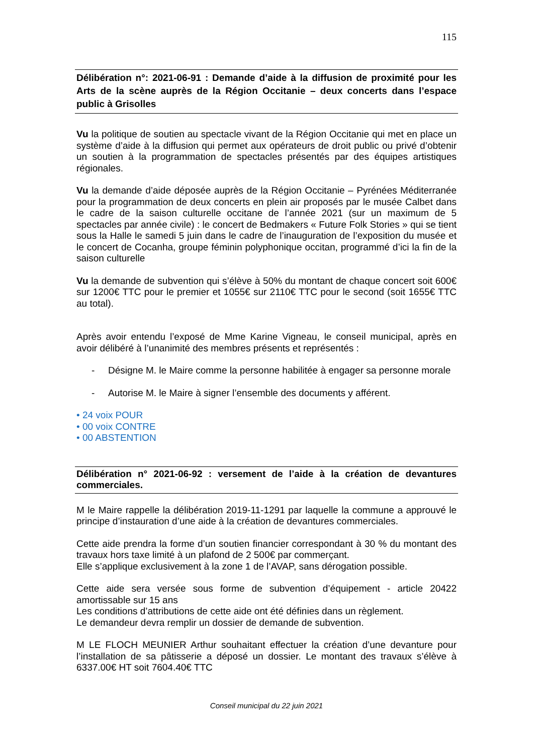115
Délibération n°: 2021-06-91 : Demande d’aide à la diffusion de proximité pour les Arts de la scène auprès de la Région Occitanie – deux concerts dans l’espace public à Grisolles
Vu la politique de soutien au spectacle vivant de la Région Occitanie qui met en place un système d’aide à la diffusion qui permet aux opérateurs de droit public ou privé d’obtenir un soutien à la programmation de spectacles présentés par des équipes artistiques régionales.
Vu la demande d’aide déposée auprès de la Région Occitanie – Pyrénées Méditerranée pour la programmation de deux concerts en plein air proposés par le musée Calbet dans le cadre de la saison culturelle occitane de l’année 2021 (sur un maximum de 5 spectacles par année civile) : le concert de Bedmakers « Future Folk Stories » qui se tient sous la Halle le samedi 5 juin dans le cadre de l’inauguration de l’exposition du musée et le concert de Cocanha, groupe féminin polyphonique occitan, programmé d’ici la fin de la saison culturelle
Vu la demande de subvention qui s’élève à 50% du montant de chaque concert soit 600€ sur 1200€ TTC pour le premier et 1055€ sur 2110€ TTC pour le second (soit 1655€ TTC au total).
Après avoir entendu l’exposé de Mme Karine Vigneau, le conseil municipal, après en avoir délibéré à l’unanimité des membres présents et représentés :
- Désigne M. le Maire comme la personne habilitée à engager sa personne morale
- Autorise M. le Maire à signer l’ensemble des documents y afférent.
• 24 voix POUR
• 00 voix CONTRE
• 00 ABSTENTION
Délibération n° 2021-06-92 : versement de l’aide à la création de devantures commerciales.
M le Maire rappelle la délibération 2019-11-1291 par laquelle la commune a approuvé le principe d’instauration d’une aide à la création de devantures commerciales.
Cette aide prendra la forme d’un soutien financier correspondant à 30 % du montant des travaux hors taxe limité à un plafond de 2 500€ par commerçant.
Elle s’applique exclusivement à la zone 1 de l’AVAP, sans dérogation possible.
Cette aide sera versée sous forme de subvention d’équipement - article 20422 amortissable sur 15 ans
Les conditions d’attributions de cette aide ont été définies dans un règlement.
Le demandeur devra remplir un dossier de demande de subvention.
M LE FLOCH MEUNIER Arthur souhaitant effectuer la création d’une devanture pour l’installation de sa pâtisserie a déposé un dossier. Le montant des travaux s’élève à 6337.00€ HT soit 7604.40€ TTC
Conseil municipal du 22 juin 2021